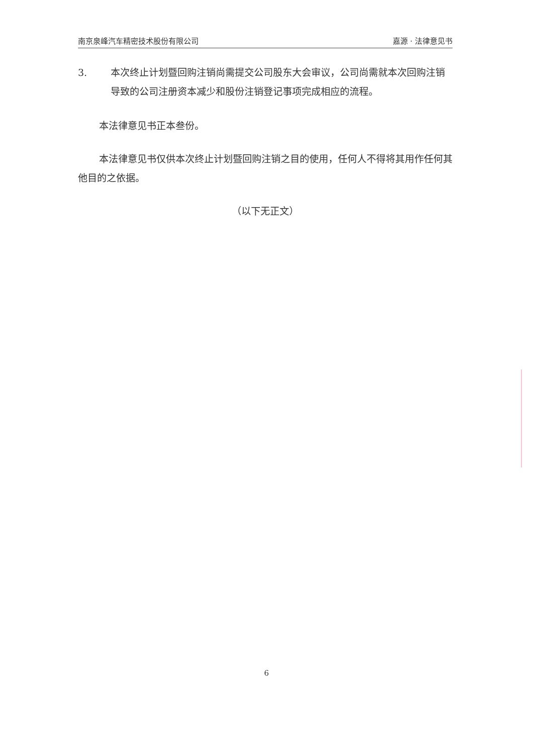南京泉峰汽车精密技术股份有限公司 嘉源 · 法律意见书
3. 本次终止计划暨回购注销尚需提交公司股东大会审议，公司尚需就本次回购注销导致的公司注册资本减少和股份注销登记事项完成相应的流程。
本法律意见书正本叁份。
本法律意见书仅供本次终止计划暨回购注销之目的使用，任何人不得将其用作任何其他目的之依据。
（以下无正文）
6